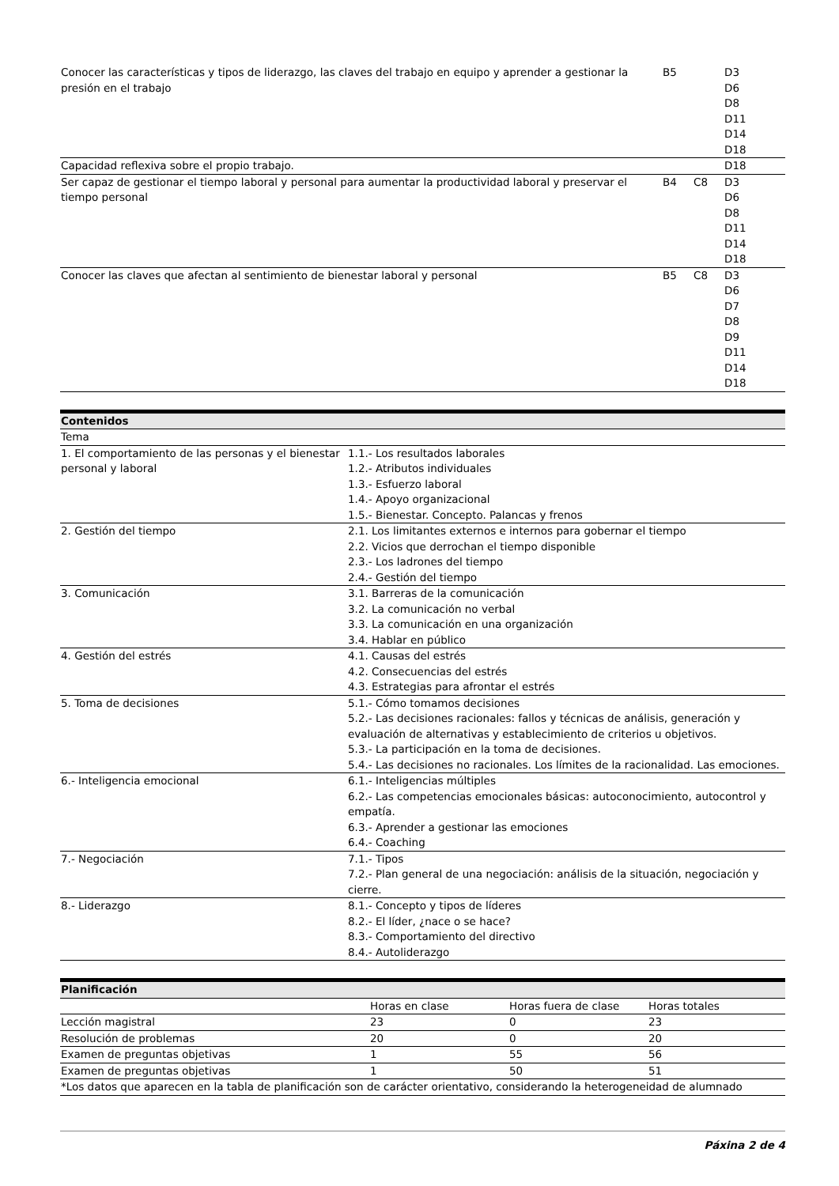| Conocer las características y tipos de liderazgo, las claves del trabajo en equipo y aprender a gestionar la presión en el trabajo | B5 | | D3 D6 D8 D11 D14 D18 |
| Capacidad reflexiva sobre el propio trabajo. | | | D18 |
| Ser capaz de gestionar el tiempo laboral y personal para aumentar la productividad laboral y preservar el tiempo personal | B4 | C8 | D3 D6 D8 D11 D14 D18 |
| Conocer las claves que afectan al sentimiento de bienestar laboral y personal | B5 | C8 | D3 D6 D7 D8 D9 D11 D14 D18 |
| Contenidos | |
| --- | --- |
| Tema | |
| 1. El comportamiento de las personas y el bienestar personal y laboral | 1.1.- Los resultados laborales 1.2.- Atributos individuales 1.3.- Esfuerzo laboral 1.4.- Apoyo organizacional 1.5.- Bienestar. Concepto. Palancas y frenos |
| 2. Gestión del tiempo | 2.1. Los limitantes externos e internos para gobernar el tiempo 2.2. Vicios que derrochan el tiempo disponible 2.3.- Los ladrones del tiempo 2.4.- Gestión del tiempo |
| 3. Comunicación | 3.1. Barreras de la comunicación 3.2. La comunicación no verbal 3.3. La comunicación en una organización 3.4. Hablar en público |
| 4. Gestión del estrés | 4.1. Causas del estrés 4.2. Consecuencias del estrés 4.3. Estrategias para afrontar el estrés |
| 5. Toma de decisiones | 5.1.- Cómo tomamos decisiones 5.2.- Las decisiones racionales: fallos y técnicas de análisis, generación y evaluación de alternativas y establecimiento de criterios u objetivos. 5.3.- La participación en la toma de decisiones. 5.4.- Las decisiones no racionales. Los límites de la racionalidad. Las emociones. |
| 6.- Inteligencia emocional | 6.1.- Inteligencias múltiples 6.2.- Las competencias emocionales básicas: autoconocimiento, autocontrol y empatía. 6.3.- Aprender a gestionar las emociones 6.4.- Coaching |
| 7.- Negociación | 7.1.- Tipos 7.2.- Plan general de una negociación: análisis de la situación, negociación y cierre. |
| 8.- Liderazgo | 8.1.- Concepto y tipos de líderes 8.2.- El líder, ¿nace o se hace? 8.3.- Comportamiento del directivo 8.4.- Autoliderazgo |
| Planificación | | | |
| --- | --- | --- | --- |
| | Horas en clase | Horas fuera de clase | Horas totales |
| Lección magistral | 23 | 0 | 23 |
| Resolución de problemas | 20 | 0 | 20 |
| Examen de preguntas objetivas | 1 | 55 | 56 |
| Examen de preguntas objetivas | 1 | 50 | 51 |
| *Los datos que aparecen en la tabla de planificación son de carácter orientativo, considerando la heterogeneidad de alumnado | | | |
Páxina 2 de 4